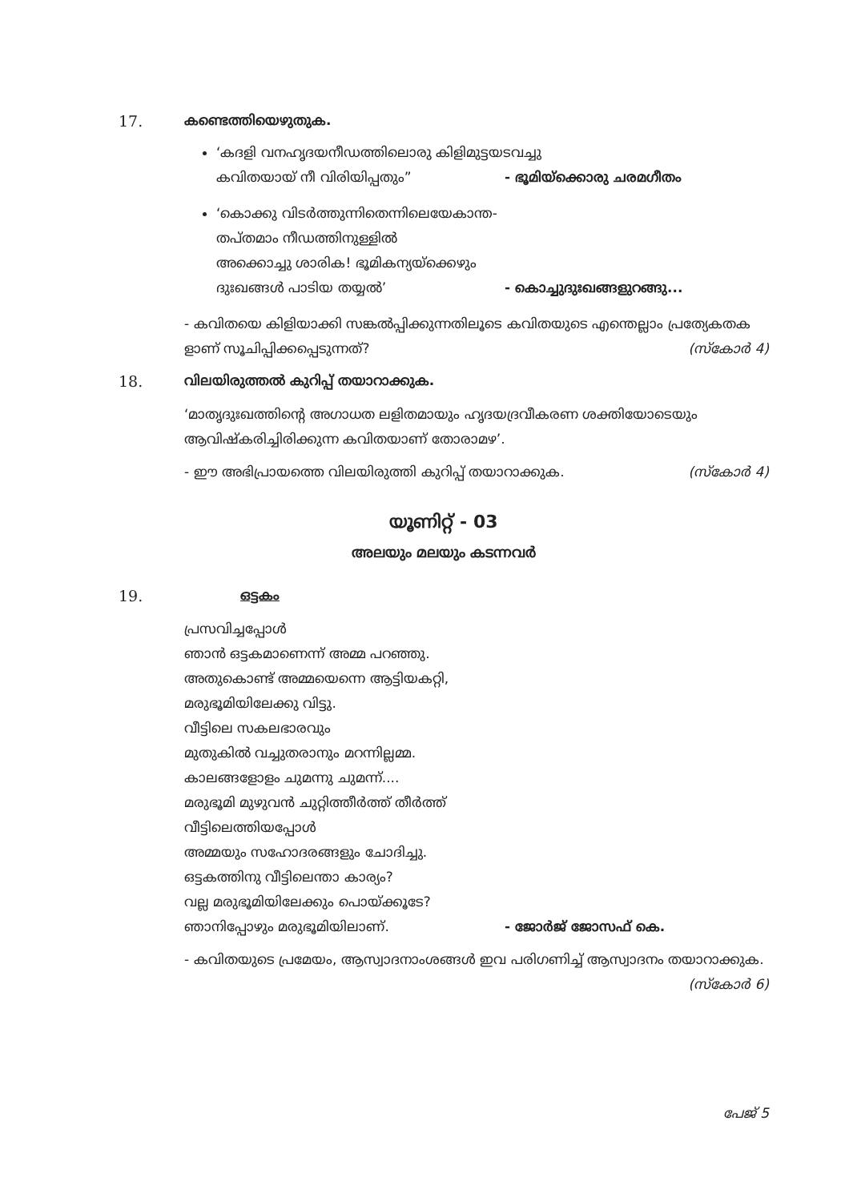17. കണ്ടെത്തിയെഴുതുക.
‘കദളി വനഹൃദയനീഡത്തിലൊരു കിളിമുട്ടയടവച്ചു
കവിതയായ് നീ വിരിയിപ്പതും” - ഭൂമിയ്ക്കൊരു ചരമഗീതം
‘കൊക്കു വിടർത്തുന്നിതെന്നിലെയേകാന്ത-
തപ്തമാം നീഡത്തിനുള്ളിൽ
അക്കൊച്ചു ശാരിക! ഭൂമികന്യയ്ക്കെഴും
ദുഃഖങ്ങൾ പാടിയ തയ്യൽ’ - കൊച്ചുദുഃഖങ്ങളുറങ്ങു...
- കവിതയെ കിളിയാക്കി സങ്കൽപ്പിക്കുന്നതിലൂടെ കവിതയുടെ എന്തെല്ലാം പ്രത്യേകതക
ളാണ് സൂചിപ്പിക്കപ്പെടുന്നത്? (സ്കോർ 4)
18. വിലയിരുത്തൽ കുറിപ്പ് തയാറാക്കുക.
‘മാതൃദുഃഖത്തിന്റെ അഗാധത ലളിതമായും ഹൃദയദ്രവീകരണ ശക്തിയോടെയും
ആവിഷ്കരിച്ചിരിക്കുന്ന കവിതയാണ് തോരാമഴ’.
- ഈ അഭിപ്രായത്തെ വിലയിരുത്തി കുറിപ്പ് തയാറാക്കുക. (സ്കോർ 4)
യൂണിറ്റ് - 03
അലയും മലയും കടന്നവർ
19. ഒട്ടകം
പ്രസവിച്ചപ്പോൾ
ഞാൻ ഒട്ടകമാണെന്ന് അമ്മ പറഞ്ഞു.
അതുകൊണ്ട് അമ്മയെന്നെ ആട്ടിയകറ്റി,
മരുഭൂമിയിലേക്കു വിട്ടു.
വീട്ടിലെ സകലഭാരവും
മുതുകിൽ വച്ചുതരാനും മറന്നില്ലമ്മ.
കാലങ്ങളോളം ചുമന്നു ചുമന്ന്....
മരുഭൂമി മുഴുവൻ ചുറ്റിത്തീർത്ത് തീർത്ത്
വീട്ടിലെത്തിയപ്പോൾ
അമ്മയും സഹോദരങ്ങളും ചോദിച്ചു.
ഒട്ടകത്തിനു വീട്ടിലെന്താ കാര്യം?
വല്ല മരുഭൂമിയിലേക്കും പൊയ്ക്കൂടേ?
ഞാനിപ്പോഴും മരുഭൂമിയിലാണ്. - ജോർജ് ജോസഫ് കെ.
- കവിതയുടെ പ്രമേയം, ആസ്വാദനാംശങ്ങൾ ഇവ പരിഗണിച്ച് ആസ്വാദനം തയാറാക്കുക.
(സ്കോർ 6)
പേജ് 5